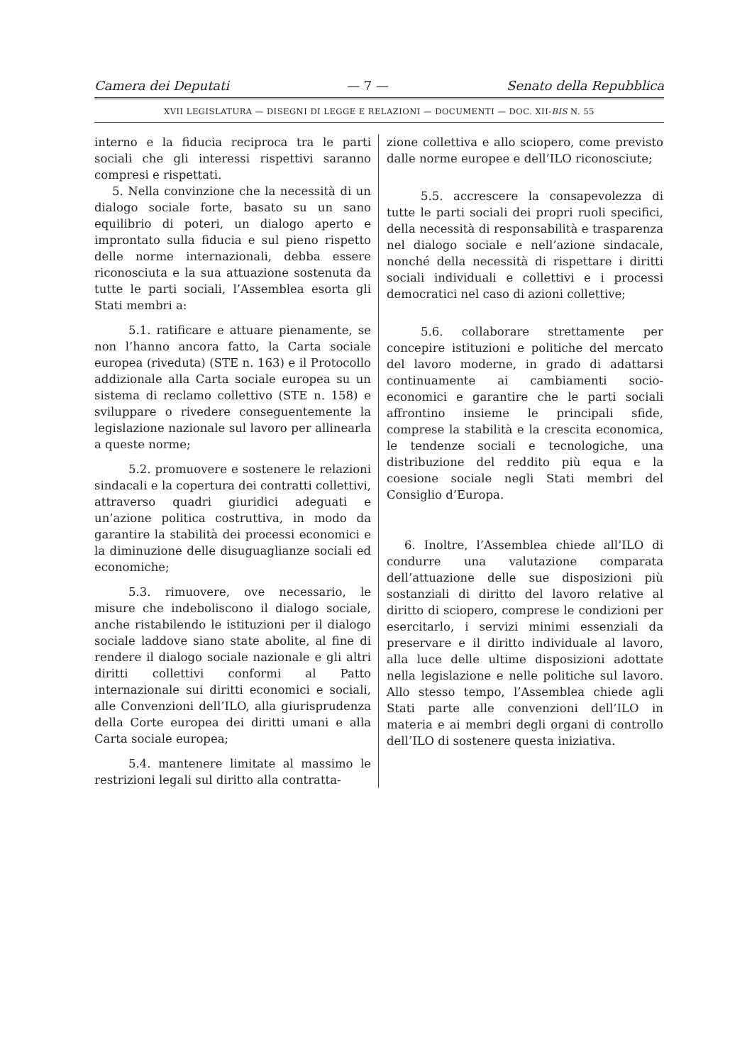Camera dei Deputati — 7 — Senato della Repubblica
XVII LEGISLATURA — DISEGNI DI LEGGE E RELAZIONI — DOCUMENTI — DOC. XII-BIS N. 55
interno e la fiducia reciproca tra le parti sociali che gli interessi rispettivi saranno compresi e rispettati.
5. Nella convinzione che la necessità di un dialogo sociale forte, basato su un sano equilibrio di poteri, un dialogo aperto e improntato sulla fiducia e sul pieno rispetto delle norme internazionali, debba essere riconosciuta e la sua attuazione sostenuta da tutte le parti sociali, l’Assemblea esorta gli Stati membri a:
5.1. ratificare e attuare pienamente, se non l’hanno ancora fatto, la Carta sociale europea (riveduta) (STE n. 163) e il Protocollo addizionale alla Carta sociale europea su un sistema di reclamo collettivo (STE n. 158) e sviluppare o rivedere conseguentemente la legislazione nazionale sul lavoro per allinearla a queste norme;
5.2. promuovere e sostenere le relazioni sindacali e la copertura dei contratti collettivi, attraverso quadri giuridici adeguati e un’azione politica costruttiva, in modo da garantire la stabilità dei processi economici e la diminuzione delle disuguaglianze sociali ed economiche;
5.3. rimuovere, ove necessario, le misure che indeboliscono il dialogo sociale, anche ristabilendo le istituzioni per il dialogo sociale laddove siano state abolite, al fine di rendere il dialogo sociale nazionale e gli altri diritti collettivi conformi al Patto internazionale sui diritti economici e sociali, alle Convenzioni dell’ILO, alla giurisprudenza della Corte europea dei diritti umani e alla Carta sociale europea;
5.4. mantenere limitate al massimo le restrizioni legali sul diritto alla contratta-
zione collettiva e allo sciopero, come previsto dalle norme europee e dell’ILO riconosciute;
5.5. accrescere la consapevolezza di tutte le parti sociali dei propri ruoli specifici, della necessità di responsabilità e trasparenza nel dialogo sociale e nell’azione sindacale, nonché della necessità di rispettare i diritti sociali individuali e collettivi e i processi democratici nel caso di azioni collettive;
5.6. collaborare strettamente per concepire istituzioni e politiche del mercato del lavoro moderne, in grado di adattarsi continuamente ai cambiamenti socio-economici e garantire che le parti sociali affrontino insieme le principali sfide, comprese la stabilità e la crescita economica, le tendenze sociali e tecnologiche, una distribuzione del reddito più equa e la coesione sociale negli Stati membri del Consiglio d’Europa.
6. Inoltre, l’Assemblea chiede all’ILO di condurre una valutazione comparata dell’attuazione delle sue disposizioni più sostanziali di diritto del lavoro relative al diritto di sciopero, comprese le condizioni per esercitarlo, i servizi minimi essenziali da preservare e il diritto individuale al lavoro, alla luce delle ultime disposizioni adottate nella legislazione e nelle politiche sul lavoro. Allo stesso tempo, l’Assemblea chiede agli Stati parte alle convenzioni dell’ILO in materia e ai membri degli organi di controllo dell’ILO di sostenere questa iniziativa.